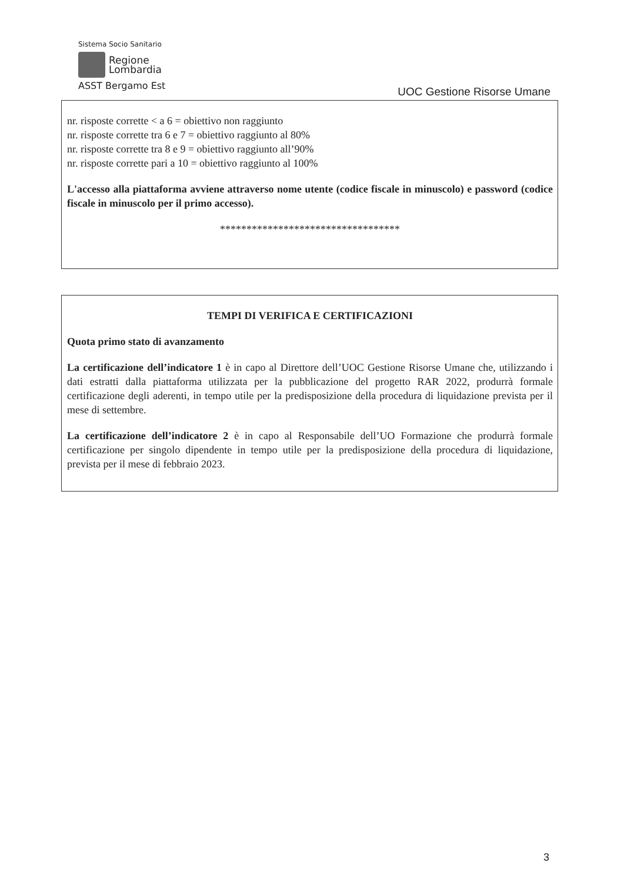Sistema Socio Sanitario
Regione
Lombardia
ASST Bergamo Est
UOC Gestione Risorse Umane
nr. risposte corrette < a 6 = obiettivo non raggiunto
nr. risposte corrette tra 6 e 7 = obiettivo raggiunto al 80%
nr. risposte corrette tra 8 e 9 = obiettivo raggiunto all’90%
nr. risposte corrette pari a 10 = obiettivo raggiunto al 100%
L'accesso alla piattaforma avviene attraverso nome utente (codice fiscale in minuscolo) e password (codice fiscale in minuscolo per il primo accesso).
**********************************
TEMPI DI VERIFICA E CERTIFICAZIONI
Quota primo stato di avanzamento
La certificazione dell’indicatore 1 è in capo al Direttore dell’UOC Gestione Risorse Umane che, utilizzando i dati estratti dalla piattaforma utilizzata per la pubblicazione del progetto RAR 2022, produrrà formale certificazione degli aderenti, in tempo utile per la predisposizione della procedura di liquidazione prevista per il mese di settembre.
La certificazione dell’indicatore 2 è in capo al Responsabile dell’UO Formazione che produrrà formale certificazione per singolo dipendente in tempo utile per la predisposizione della procedura di liquidazione, prevista per il mese di febbraio 2023.
3